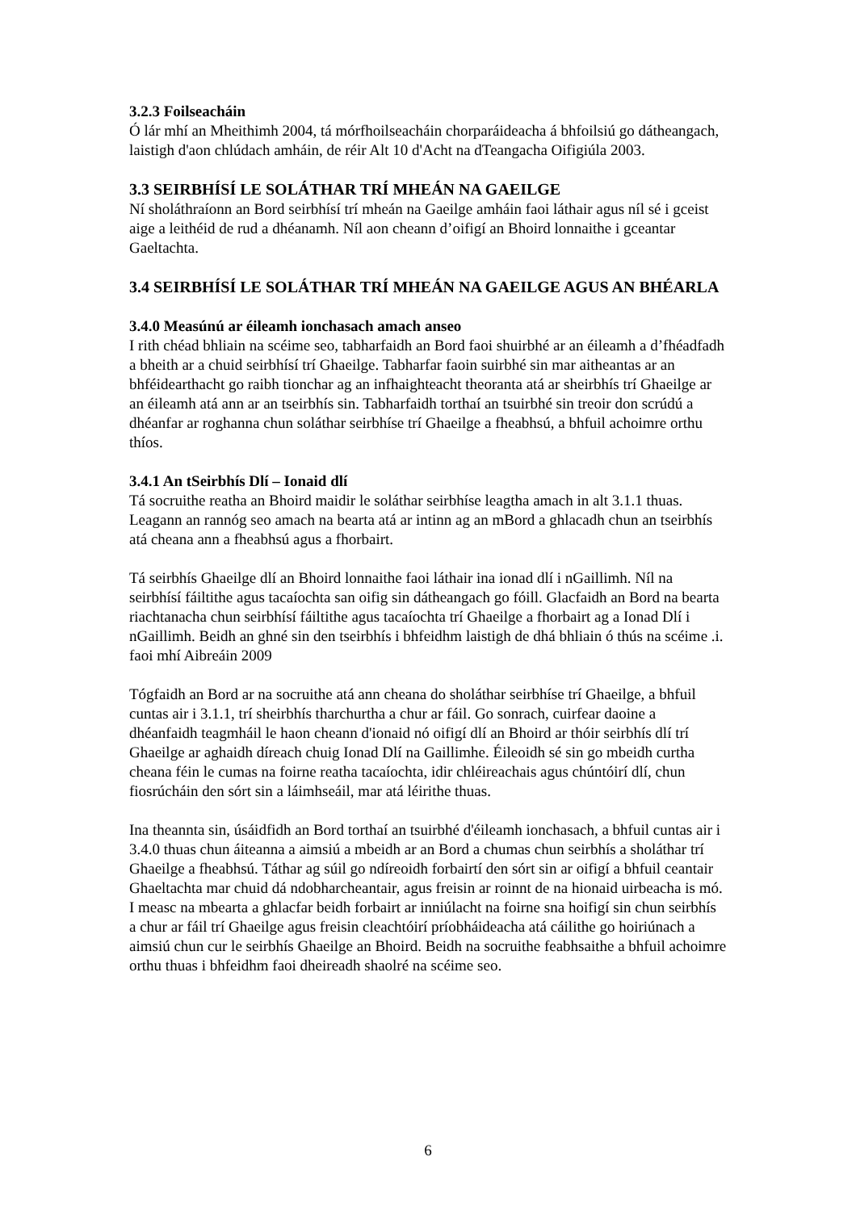3.2.3 Foilseacháin
Ó lár mhí an Mheithimh 2004, tá mórfhoilseacháin chorparáideacha á bhfoilsiú go dátheangach, laistigh d'aon chlúdach amháin, de réir Alt 10 d'Acht na dTeangacha Oifigiúla 2003.
3.3 SEIRBHÍSÍ LE SOLÁTHAR TRÍ MHEÁN NA GAEILGE
Ní sholáthraíonn an Bord seirbhísí trí mheán na Gaeilge amháin faoi láthair agus níl sé i gceist aige a leithéid de rud a dhéanamh. Níl aon cheann d’oifigí an Bhoird lonnaithe i gceantar Gaeltachta.
3.4 SEIRBHÍSÍ LE SOLÁTHAR TRÍ MHEÁN NA GAEILGE AGUS AN BHÉARLA
3.4.0 Measúnú ar éileamh ionchasach amach anseo
I rith chéad bhliain na scéime seo, tabharfaidh an Bord faoi shuirbhé ar an éileamh a d’fhéadfadh a bheith ar a chuid seirbhísí trí Ghaeilge. Tabharfar faoin suirbhé sin mar aitheantas ar an bhféidearthacht go raibh tionchar ag an infhaighteacht theoranta atá ar sheirbhís trí Ghaeilge ar an éileamh atá ann ar an tseirbhís sin. Tabharfaidh torthaí an tsuirbhé sin treoir don scrúdú a dhéanfar ar roghanna chun soláthar seirbhíse trí Ghaeilge a fheabhsú, a bhfuil achoimre orthu thíos.
3.4.1 An tSeirbhís Dlí – Ionaid dlí
Tá socruithe reatha an Bhoird maidir le soláthar seirbhíse leagtha amach in alt 3.1.1 thuas. Leagann an rannóg seo amach na bearta atá ar intinn ag an mBord a ghlacadh chun an tseirbhís atá cheana ann a fheabhsú agus a fhorbairt.
Tá seirbhís Ghaeilge dlí an Bhoird lonnaithe faoi láthair ina ionad dlí i nGaillimh. Níl na seirbhísí fáiltithe agus tacaíochta san oifig sin dátheangach go fóill. Glacfaidh an Bord na bearta riachtanacha chun seirbhísí fáiltithe agus tacaíochta trí Ghaeilge a fhorbairt ag a Ionad Dlí i nGaillimh. Beidh an ghné sin den tseirbhís i bhfeidhm laistigh de dhá bhliain ó thús na scéime .i. faoi mhí Aibreáin 2009
Tógfaidh an Bord ar na socruithe atá ann cheana do sholáthar seirbhíse trí Ghaeilge, a bhfuil cuntas air i 3.1.1, trí sheirbhís tharchurtha a chur ar fáil. Go sonrach, cuirfear daoine a dhéanfaidh teagmháil le haon cheann d'ionaid nó oifigí dlí an Bhoird ar thóir seirbhís dlí trí Ghaeilge ar aghaidh díreach chuig Ionad Dlí na Gaillimhe. Éileoidh sé sin go mbeidh curtha cheana féin le cumas na foirne reatha tacaíochta, idir chléireachais agus chúntóirí dlí, chun fiosrúcháin den sórt sin a láimhseáil, mar atá léirithe thuas.
Ina theannta sin, úsáidfidh an Bord torthaí an tsuirbhé d'éileamh ionchasach, a bhfuil cuntas air i 3.4.0 thuas chun áiteanna a aimsiú a mbeidh ar an Bord a chumas chun seirbhís a sholáthar trí Ghaeilge a fheabhsú. Táthar ag súil go ndíreoidh forbairtí den sórt sin ar oifigí a bhfuil ceantair Ghaeltachta mar chuid dá ndobharcheantair, agus freisin ar roinnt de na hionaid uirbeacha is mó. I measc na mbearta a ghlacfar beidh forbairt ar inniúlacht na foirne sna hoifigí sin chun seirbhís a chur ar fáil trí Ghaeilge agus freisin cleachtóirí príobháideacha atá cáilithe go hoiriúnach a aimsiú chun cur le seirbhís Ghaeilge an Bhoird. Beidh na socruithe feabhsaithe a bhfuil achoimre orthu thuas i bhfeidhm faoi dheireadh shaolré na scéime seo.
6